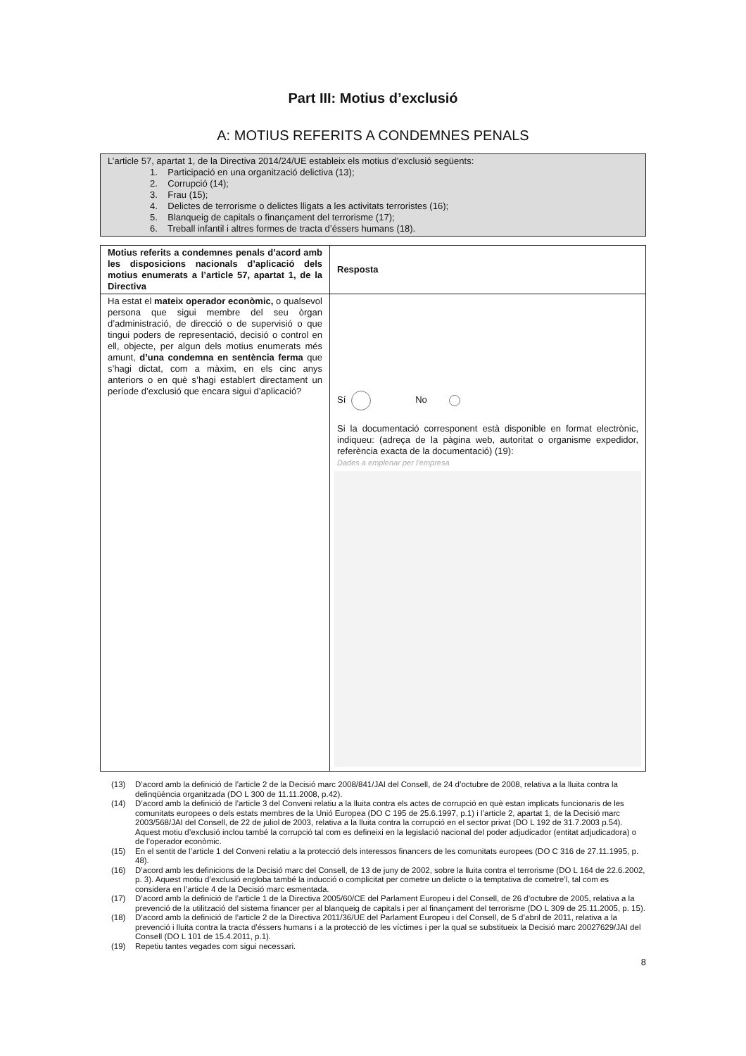Part III: Motius d’exclusió
A: MOTIUS REFERITS A CONDEMNES PENALS
L’article 57, apartat 1, de la Directiva 2014/24/UE estableix els motius d’exclusió següents:
1. Participació en una organització delictiva (13);
2. Corrupció (14);
3. Frau (15);
4. Delictes de terrorisme o delictes lligats a les activitats terroristes (16);
5. Blanqueig de capitals o finançament del terrorisme (17);
6. Treball infantil i altres formes de tracta d’éssers humans (18).
| Motius referits a condemnes penals d’acord amb les disposicions nacionals d’aplicació dels motius enumerats a l’article 57, apartat 1, de la Directiva | Resposta |
| --- | --- |
| Ha estat el mateix operador econòmic, o qualsevol persona que sigui membre del seu òrgan d’administració, de direcció o de supervisió o que tingui poders de representació, decisió o control en ell, objecte, per algun dels motius enumerats més amunt, d’una condemna en sentència ferma que s’hagi dictat, com a màxim, en els cinc anys anteriors o en què s’hagi establert directament un període d’exclusió que encara sigui d’aplicació? | Sí No Si la documentació corresponent està disponible en format electrònic, indiqueu: (adreça de la pàgina web, autoritat o organisme expedidor, referència exacta de la documentació) (19): Dades a emplenar per l’empresa |
(13) D’acord amb la definició de l’article 2 de la Decisió marc 2008/841/JAI del Consell, de 24 d’octubre de 2008, relativa a la lluita contra la delinqüència organitzada (DO L 300 de 11.11.2008, p.42).
(14) D’acord amb la definició de l’article 3 del Conveni relatiu a la lluita contra els actes de corrupció en què estan implicats funcionaris de les comunitats europees o dels estats membres de la Unió Europea (DO C 195 de 25.6.1997, p.1) i l’article 2, apartat 1, de la Decisió marc 2003/568/JAI del Consell, de 22 de juliol de 2003, relativa a la lluita contra la corrupció en el sector privat (DO L 192 de 31.7.2003 p.54). Aquest motiu d’exclusió inclou també la corrupció tal com es defineixi en la legislació nacional del poder adjudicador (entitat adjudicadora) o de l’operador econòmic.
(15) En el sentit de l’article 1 del Conveni relatiu a la protecció dels interessos financers de les comunitats europees (DO C 316 de 27.11.1995, p. 48).
(16) D’acord amb les definicions de la Decisió marc del Consell, de 13 de juny de 2002, sobre la lluita contra el terrorisme (DO L 164 de 22.6.2002, p. 3). Aquest motiu d’exclusió engloba també la inducció o complicitat per cometre un delicte o la temptativa de cometre’l, tal com es considera en l’article 4 de la Decisió marc esmentada.
(17) D’acord amb la definició de l’article 1 de la Directiva 2005/60/CE del Parlament Europeu i del Consell, de 26 d’octubre de 2005, relativa a la prevenció de la utilització del sistema financer per al blanqueig de capitals i per al finançament del terrorisme (DO L 309 de 25.11.2005, p. 15).
(18) D’acord amb la definició de l’article 2 de la Directiva 2011/36/UE del Parlament Europeu i del Consell, de 5 d’abril de 2011, relativa a la prevenció i lluita contra la tracta d’éssers humans i a la protecció de les víctimes i per la qual se substitueix la Decisió marc 20027629/JAI del Consell (DO L 101 de 15.4.2011, p.1).
(19) Repetiu tantes vegades com sigui necessari.
8